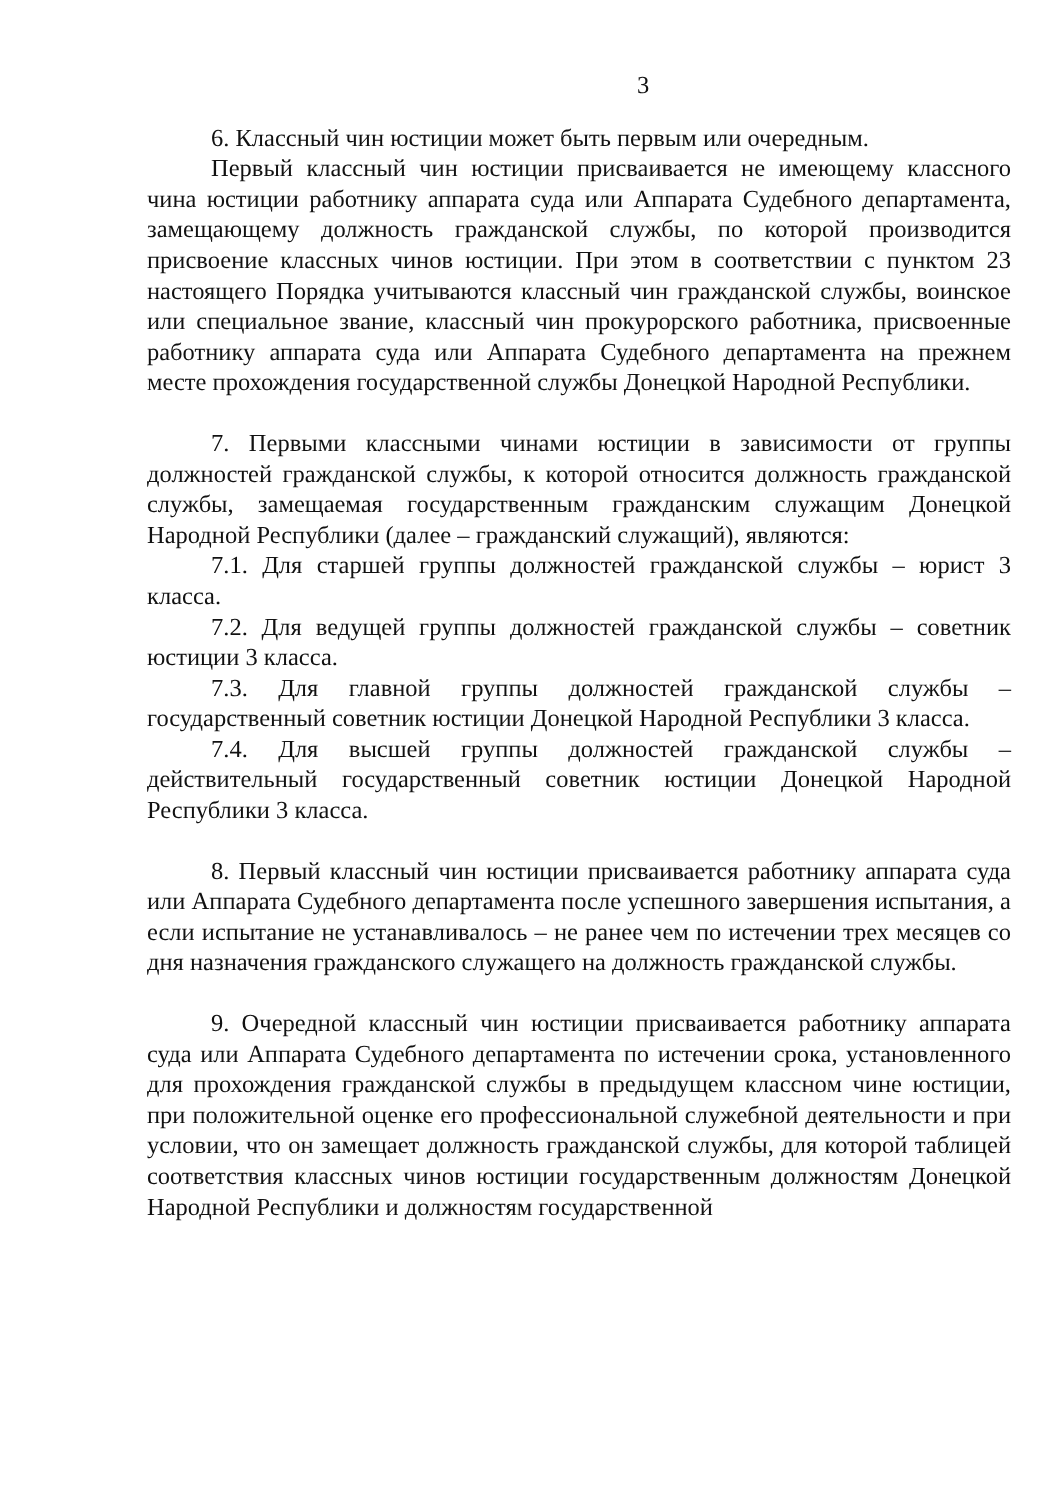3
6. Классный чин юстиции может быть первым или очередным.
Первый классный чин юстиции присваивается не имеющему классного чина юстиции работнику аппарата суда или Аппарата Судебного департамента, замещающему должность гражданской службы, по которой производится присвоение классных чинов юстиции. При этом в соответствии с пунктом 23 настоящего Порядка учитываются классный чин гражданской службы, воинское или специальное звание, классный чин прокурорского работника, присвоенные работнику аппарата суда или Аппарата Судебного департамента на прежнем месте прохождения государственной службы Донецкой Народной Республики.
7. Первыми классными чинами юстиции в зависимости от группы должностей гражданской службы, к которой относится должность гражданской службы, замещаемая государственным гражданским служащим Донецкой Народной Республики (далее – гражданский служащий), являются:
7.1. Для старшей группы должностей гражданской службы – юрист 3 класса.
7.2. Для ведущей группы должностей гражданской службы – советник юстиции 3 класса.
7.3. Для главной группы должностей гражданской службы – государственный советник юстиции Донецкой Народной Республики 3 класса.
7.4. Для высшей группы должностей гражданской службы – действительный государственный советник юстиции Донецкой Народной Республики 3 класса.
8. Первый классный чин юстиции присваивается работнику аппарата суда или Аппарата Судебного департамента после успешного завершения испытания, а если испытание не устанавливалось – не ранее чем по истечении трех месяцев со дня назначения гражданского служащего на должность гражданской службы.
9. Очередной классный чин юстиции присваивается работнику аппарата суда или Аппарата Судебного департамента по истечении срока, установленного для прохождения гражданской службы в предыдущем классном чине юстиции, при положительной оценке его профессиональной служебной деятельности и при условии, что он замещает должность гражданской службы, для которой таблицей соответствия классных чинов юстиции государственным должностям Донецкой Народной Республики и должностям государственной